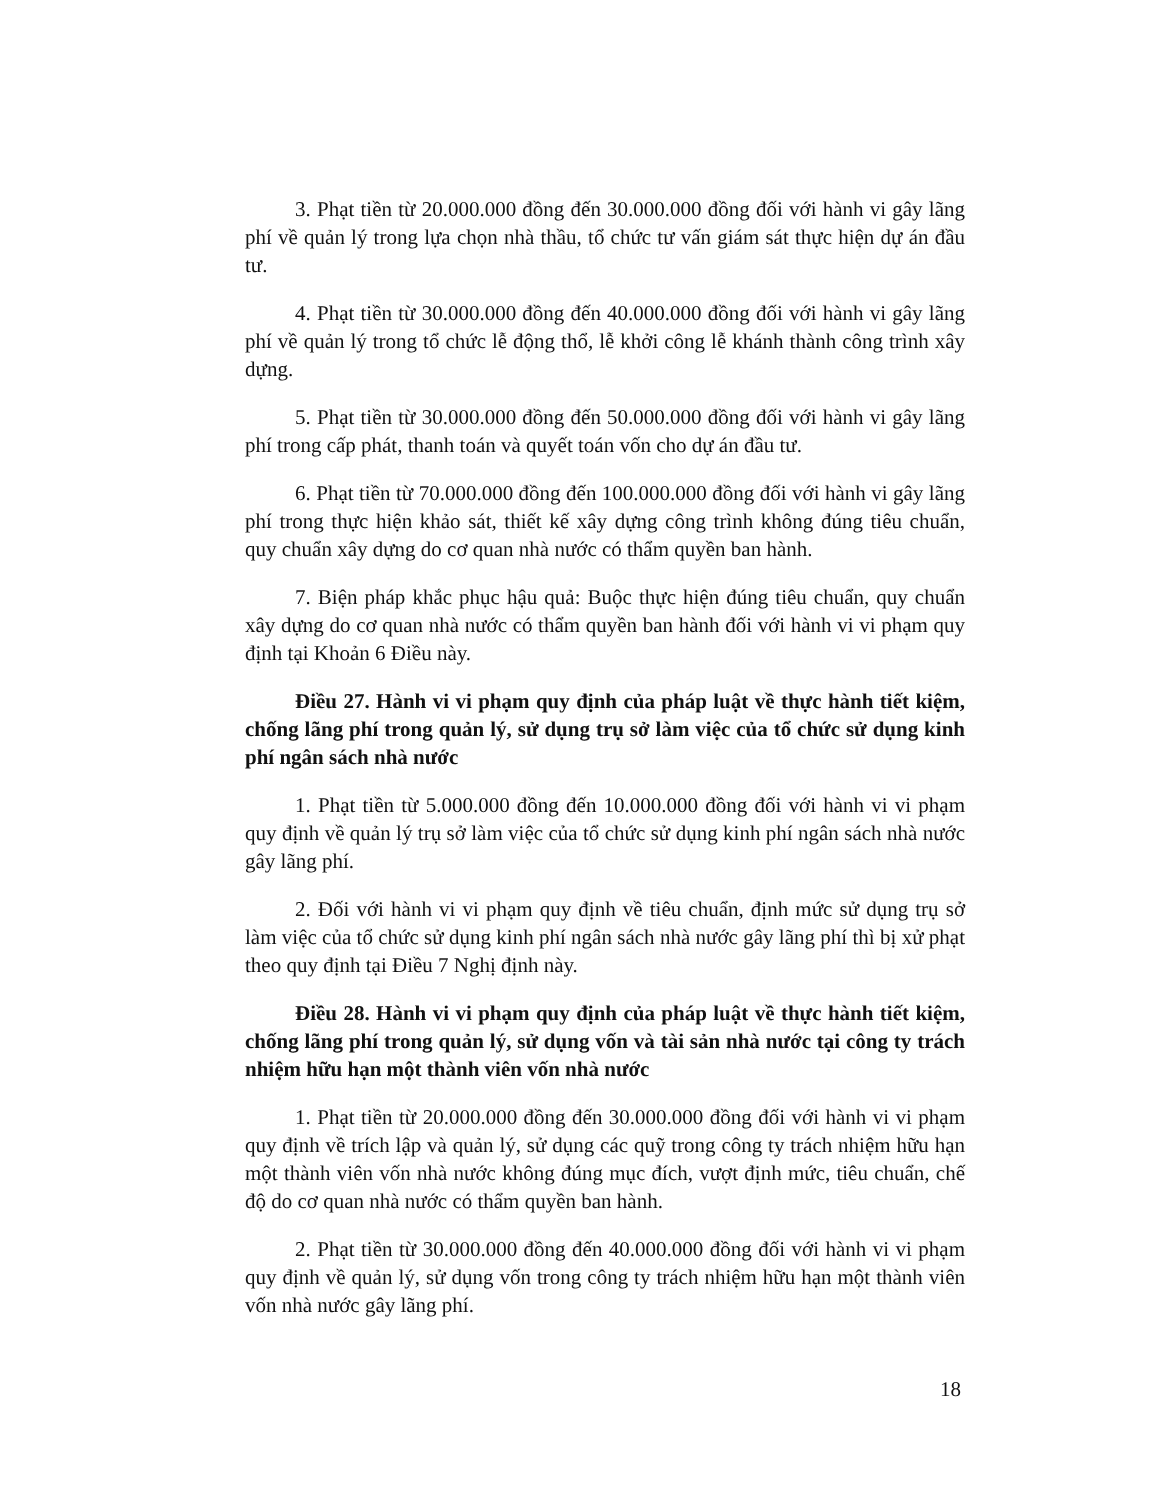3. Phạt tiền từ 20.000.000 đồng đến 30.000.000 đồng đối với hành vi gây lãng phí về quản lý trong lựa chọn nhà thầu, tổ chức tư vấn giám sát thực hiện dự án đầu tư.
4. Phạt tiền từ 30.000.000 đồng đến 40.000.000 đồng đối với hành vi gây lãng phí về quản lý trong tổ chức lễ động thổ, lễ khởi công lễ khánh thành công trình xây dựng.
5. Phạt tiền từ 30.000.000 đồng đến 50.000.000 đồng đối với hành vi gây lãng phí trong cấp phát, thanh toán và quyết toán vốn cho dự án đầu tư.
6. Phạt tiền từ 70.000.000 đồng đến 100.000.000 đồng đối với hành vi gây lãng phí trong thực hiện khảo sát, thiết kế xây dựng công trình không đúng tiêu chuẩn, quy chuẩn xây dựng do cơ quan nhà nước có thẩm quyền ban hành.
7. Biện pháp khắc phục hậu quả: Buộc thực hiện đúng tiêu chuẩn, quy chuẩn xây dựng do cơ quan nhà nước có thẩm quyền ban hành đối với hành vi vi phạm quy định tại Khoản 6 Điều này.
Điều 27. Hành vi vi phạm quy định của pháp luật về thực hành tiết kiệm, chống lãng phí trong quản lý, sử dụng trụ sở làm việc của tổ chức sử dụng kinh phí ngân sách nhà nước
1. Phạt tiền từ 5.000.000 đồng đến 10.000.000 đồng đối với hành vi vi phạm quy định về quản lý trụ sở làm việc của tổ chức sử dụng kinh phí ngân sách nhà nước gây lãng phí.
2. Đối với hành vi vi phạm quy định về tiêu chuẩn, định mức sử dụng trụ sở làm việc của tổ chức sử dụng kinh phí ngân sách nhà nước gây lãng phí thì bị xử phạt theo quy định tại Điều 7 Nghị định này.
Điều 28. Hành vi vi phạm quy định của pháp luật về thực hành tiết kiệm, chống lãng phí trong quản lý, sử dụng vốn và tài sản nhà nước tại công ty trách nhiệm hữu hạn một thành viên vốn nhà nước
1. Phạt tiền từ 20.000.000 đồng đến 30.000.000 đồng đối với hành vi vi phạm quy định về trích lập và quản lý, sử dụng các quỹ trong công ty trách nhiệm hữu hạn một thành viên vốn nhà nước không đúng mục đích, vượt định mức, tiêu chuẩn, chế độ do cơ quan nhà nước có thẩm quyền ban hành.
2. Phạt tiền từ 30.000.000 đồng đến 40.000.000 đồng đối với hành vi vi phạm quy định về quản lý, sử dụng vốn trong công ty trách nhiệm hữu hạn một thành viên vốn nhà nước gây lãng phí.
18